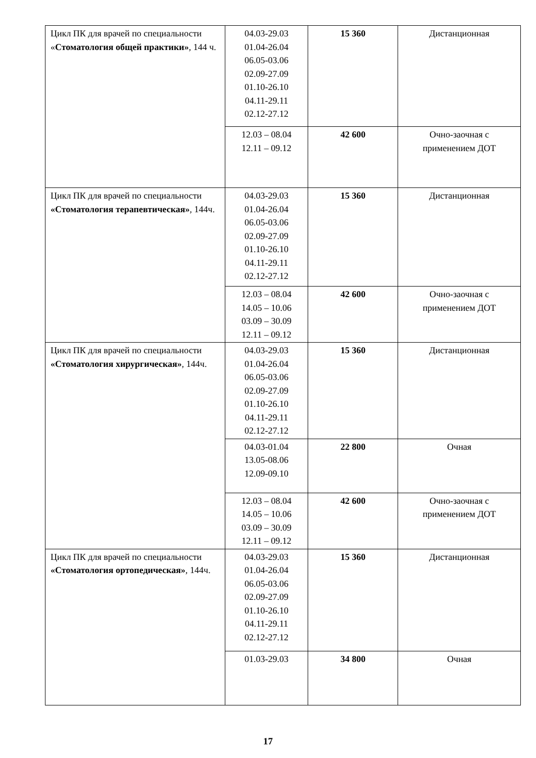| Цикл ПК для врачей по специальности « Стоматология общей практики» , 144 ч. | 04.03-29.03 01.04-26.04 06.05-03.06 02.09-27.09 01.10-26.10 04.11-29.11 02.12-27.12 | 15 360 | Дистанционная |
| | 12.03 – 08.04 12.11 – 09.12 | 42 600 | Очно-заочная с применением ДОТ |
| Цикл ПК для врачей по специальности «Стоматология терапевтическая» , 144ч. | 04.03-29.03 01.04-26.04 06.05-03.06 02.09-27.09 01.10-26.10 04.11-29.11 02.12-27.12 | 15 360 | Дистанционная |
| | 12.03 – 08.04 14.05 – 10.06 03.09 – 30.09 12.11 – 09.12 | 42 600 | Очно-заочная с применением ДОТ |
| Цикл ПК для врачей по специальности «Стоматология хирургическая» , 144ч. | 04.03-29.03 01.04-26.04 06.05-03.06 02.09-27.09 01.10-26.10 04.11-29.11 02.12-27.12 | 15 360 | Дистанционная |
| | 04.03-01.04 13.05-08.06 12.09-09.10 | 22 800 | Очная |
| | 12.03 – 08.04 14.05 – 10.06 03.09 – 30.09 12.11 – 09.12 | 42 600 | Очно-заочная с применением ДОТ |
| Цикл ПК для врачей по специальности «Стоматология ортопедическая» , 144ч. | 04.03-29.03 01.04-26.04 06.05-03.06 02.09-27.09 01.10-26.10 04.11-29.11 02.12-27.12 | 15 360 | Дистанционная |
| | 01.03-29.03 | 34 800 | Очная |
17